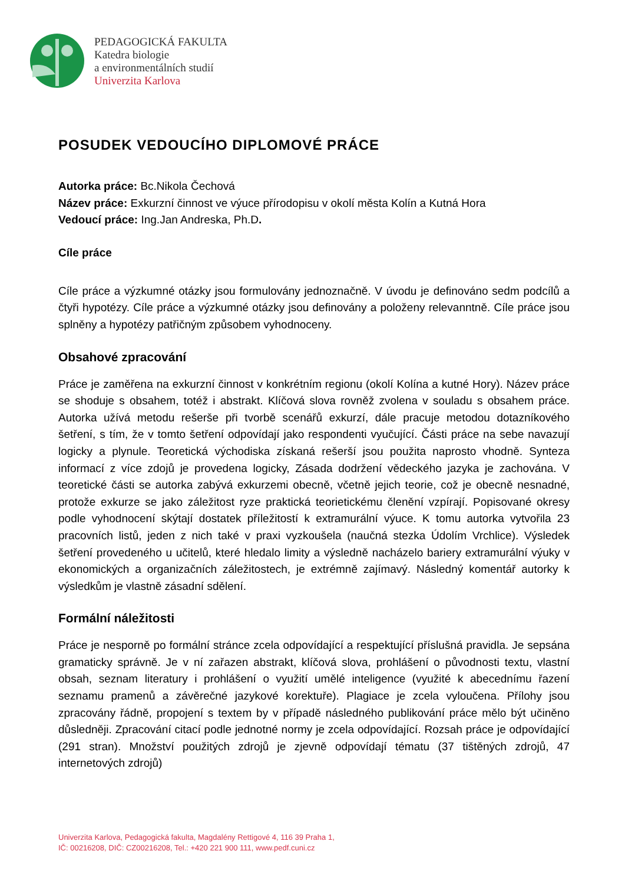PEDAGOGICKÁ FAKULTA
Katedra biologie
a environmentálních studií
Univerzita Karlova
POSUDEK VEDOUCÍHO DIPLOMOVÉ PRÁCE
Autorka práce: Bc.Nikola Čechová
Název práce: Exkurzní činnost ve výuce přírodopisu v okolí města Kolín a Kutná Hora
Vedoucí práce: Ing.Jan Andreska, Ph.D.
Cíle práce
Cíle práce a výzkumné otázky jsou formulovány jednoznačně. V úvodu je definováno sedm podcílů a čtyři hypotézy. Cíle práce a výzkumné otázky jsou definovány a položeny relevanntně. Cíle práce jsou splněny a hypotézy patřičným způsobem vyhodnoceny.
Obsahové zpracování
Práce je zaměřena na exkurzní činnost v konkrétním regionu (okolí Kolína a kutné Hory). Název práce se shoduje s obsahem, totéž i abstrakt. Klíčová slova rovněž zvolena v souladu s obsahem práce. Autorka užívá metodu rešerše při tvorbě scenářů exkurzí, dále pracuje metodou dotazníkového šetření, s tím, že v tomto šetření odpovídají jako respondenti vyučující. Části práce na sebe navazují logicky a plynule. Teoretická východiska získaná rešerší jsou použita naprosto vhodně. Synteza informací z více zdojů je provedena logicky, Zásada dodržení vědeckého jazyka je zachována. V teoretické části se autorka zabývá exkurzemi obecně, včetně jejich teorie, což je obecně nesnadné, protože exkurze se jako záležitost ryze praktická teorietickému členění vzpírají. Popisované okresy podle vyhodnocení skýtají dostatek příležitostí k extramurální výuce. K tomu autorka vytvořila 23 pracovních listů, jeden z nich také v praxi vyzkoušela (naučná stezka Údolím Vrchlice). Výsledek šetření provedeného u učitelů, které hledalo limity a výsledně nacházelo bariery extramurální výuky v ekonomických a organizačních záležitostech, je extrémně zajímavý. Následný komentář autorky k výsledkům je vlastně zásadní sdělení.
Formální náležitosti
Práce je nesporně po formální stránce zcela odpovídající a respektující příslušná pravidla. Je sepsána gramaticky správně. Je v ní zařazen abstrakt, klíčová slova, prohlášení o původnosti textu, vlastní obsah, seznam literatury i prohlášení o využití umělé inteligence (využité k abecednímu řazení seznamu pramenů a závěrečné jazykové korektuře). Plagiace je zcela vyloučena. Přílohy jsou zpracovány řádně, propojení s textem by v případě následného publikování práce mělo být učiněno důsledněji. Zpracování citací podle jednotné normy je zcela odpovídající. Rozsah práce je odpovídající (291 stran). Množství použitých zdrojů je zjevně odpovídají tématu (37 tištěných zdrojů, 47 internetových zdrojů)
Univerzita Karlova, Pedagogická fakulta, Magdalény Rettigové 4, 116 39 Praha 1,
IČ: 00216208, DIČ: CZ00216208, Tel.: +420 221 900 111, www.pedf.cuni.cz